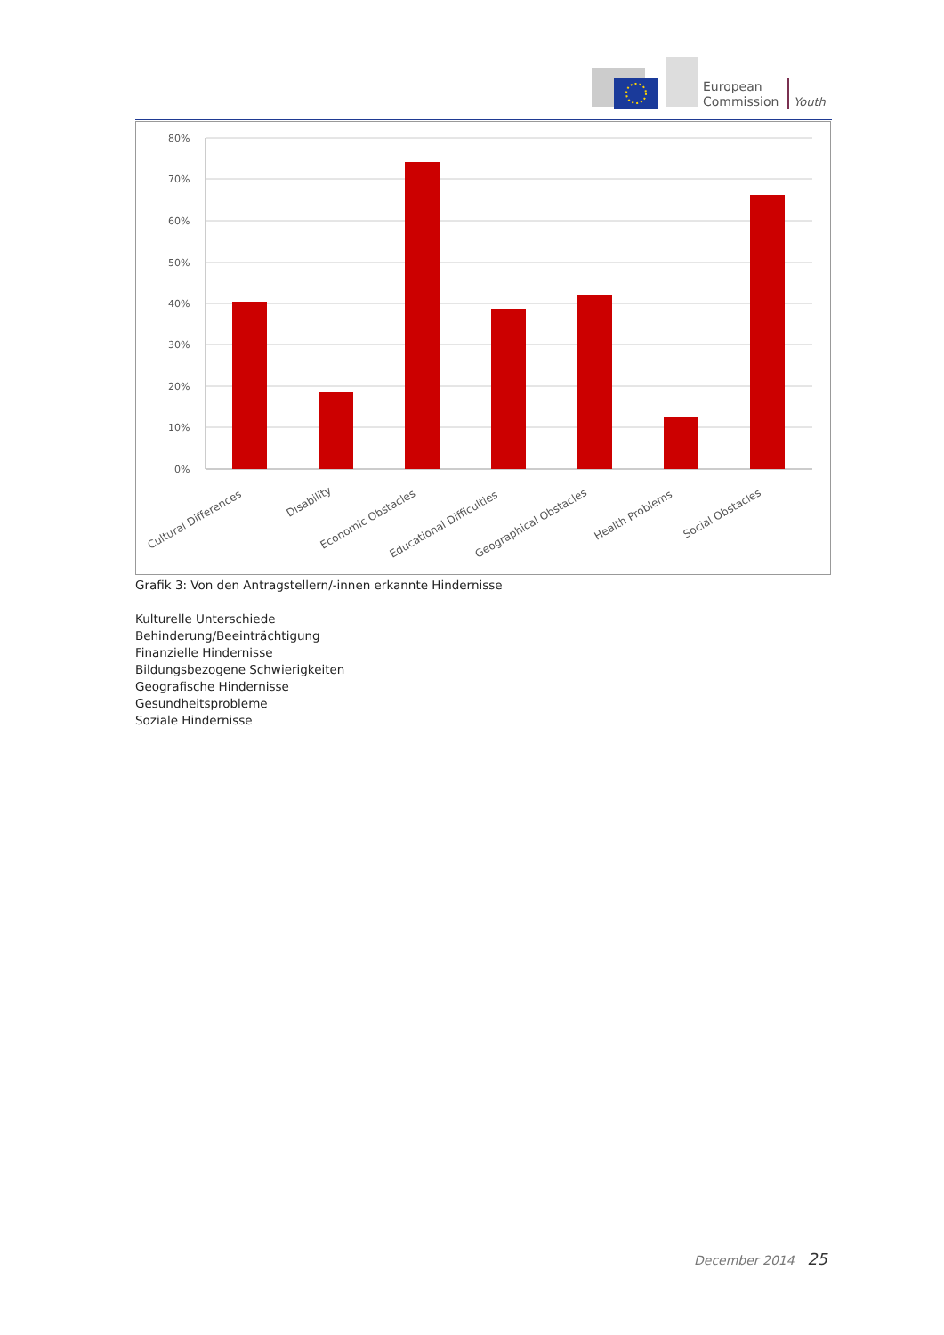European
Commission
Youth
80%
70%
60%
50%
40%
30%
20%
10%
0%
Cultural Differences
Disability
Economic Obstacles
Educational Difficulties
Geographical Obstacles
Health Problems
Social Obstacles
Grafik 3: Von den Antragstellern/-innen erkannte Hindernisse
Kulturelle Unterschiede
Behinderung/Beeinträchtigung
Finanzielle Hindernisse
Bildungsbezogene Schwierigkeiten
Geografische Hindernisse
Gesundheitsprobleme
Soziale Hindernisse
December 2014 25